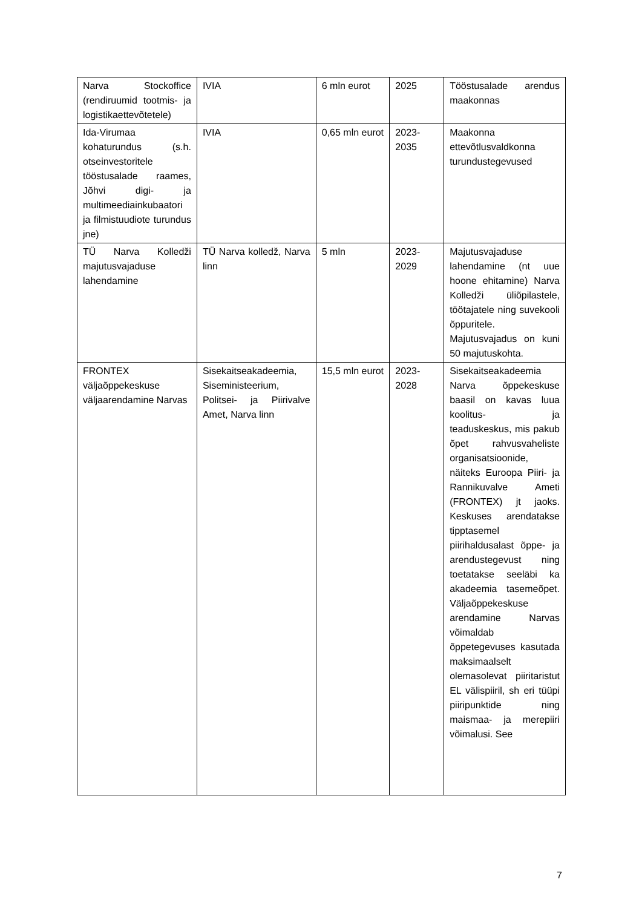| Narva Stockoffice (rendiruumid tootmis- ja logistikaettevõtetele) | IVIA | 6 mln eurot | 2025 | Tööstusalade arendus maakonnas |
| Ida-Virumaa kohaturundus (s.h. otseinvestoritele tööstusalade raames, Jõhvi digi- ja multimeediainkubaatori ja filmistuudiote turundus jne) | IVIA | 0,65 mln eurot | 2023-2035 | Maakonna ettevõtlusvaldkonna turundustegevused |
| TÜ Narva Kolledži majutusvajaduse lahendamine | TÜ Narva kolledž, Narva linn | 5 mln | 2023-2029 | Majutusvajaduse lahendamine (nt uue hoone ehitamine) Narva Kolledži üliõpilastele, töötajatele ning suvekooli õppuritele. Majutusvajadus on kuni 50 majutuskohta. |
| FRONTEX väljaõppekeskuse väljaarendamine Narvas | Sisekaitseakadeemia, Siseministeerium, Politsei- ja Piirivalve Amet, Narva linn | 15,5 mln eurot | 2023-2028 | Sisekaitseakadeemia Narva õppekeskuse baasil on kavas luua koolitus- ja teaduskeskus, mis pakub õpet rahvusvaheliste organisatsioonide, näiteks Euroopa Piiri- ja Rannikuvalve Ameti (FRONTEX) jt jaoks. Keskuses arendatakse tipptasemel piirihaldusalast õppe- ja arendustegevust ning toetatakse seeläbi ka akadeemia tasemeõpet. Väljaõppekeskuse arendamine Narvas võimaldab õppetegevuses kasutada maksimaalselt olemasolevat piiritaristut EL välispiiril, sh eri tüüpi piiripunktide ning maismaa- ja merepiiri võimalusi. See |
7